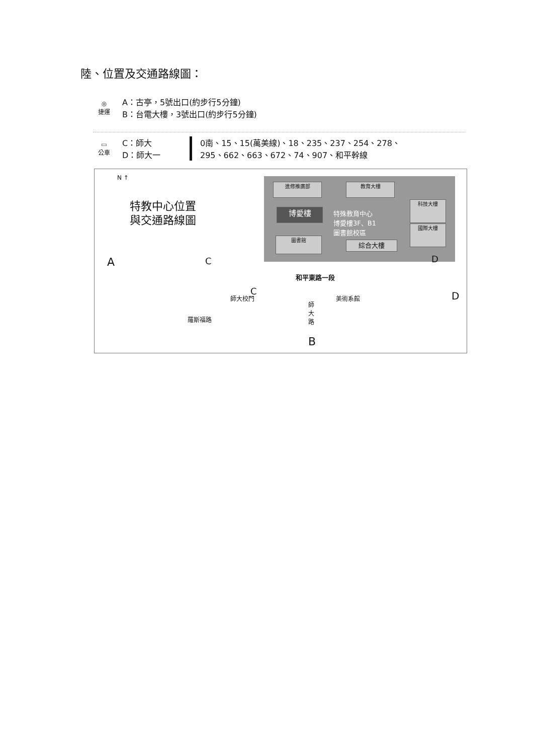陸、位置及交通路線圖：
◎
捷運
A：古亭，5號出口(約步行5分鐘)
B：台電大樓，3號出口(約步行5分鐘)
▭
公車
C：師大
D：師大一
0南、15、15(萬美線)、18、235、237、254、278、
295、662、663、672、74、907、和平幹線
N ↑
特教中心位置
與交通路線圖
進修推廣部 教育大樓
博愛樓
特殊教育中心
博愛樓3F、B1
圖書館校區
科技大樓
國際大樓
圖書館
綜合大樓
A C D
和平東路一段
C
師大校門 美術系館 D
羅斯福路
師大路
B